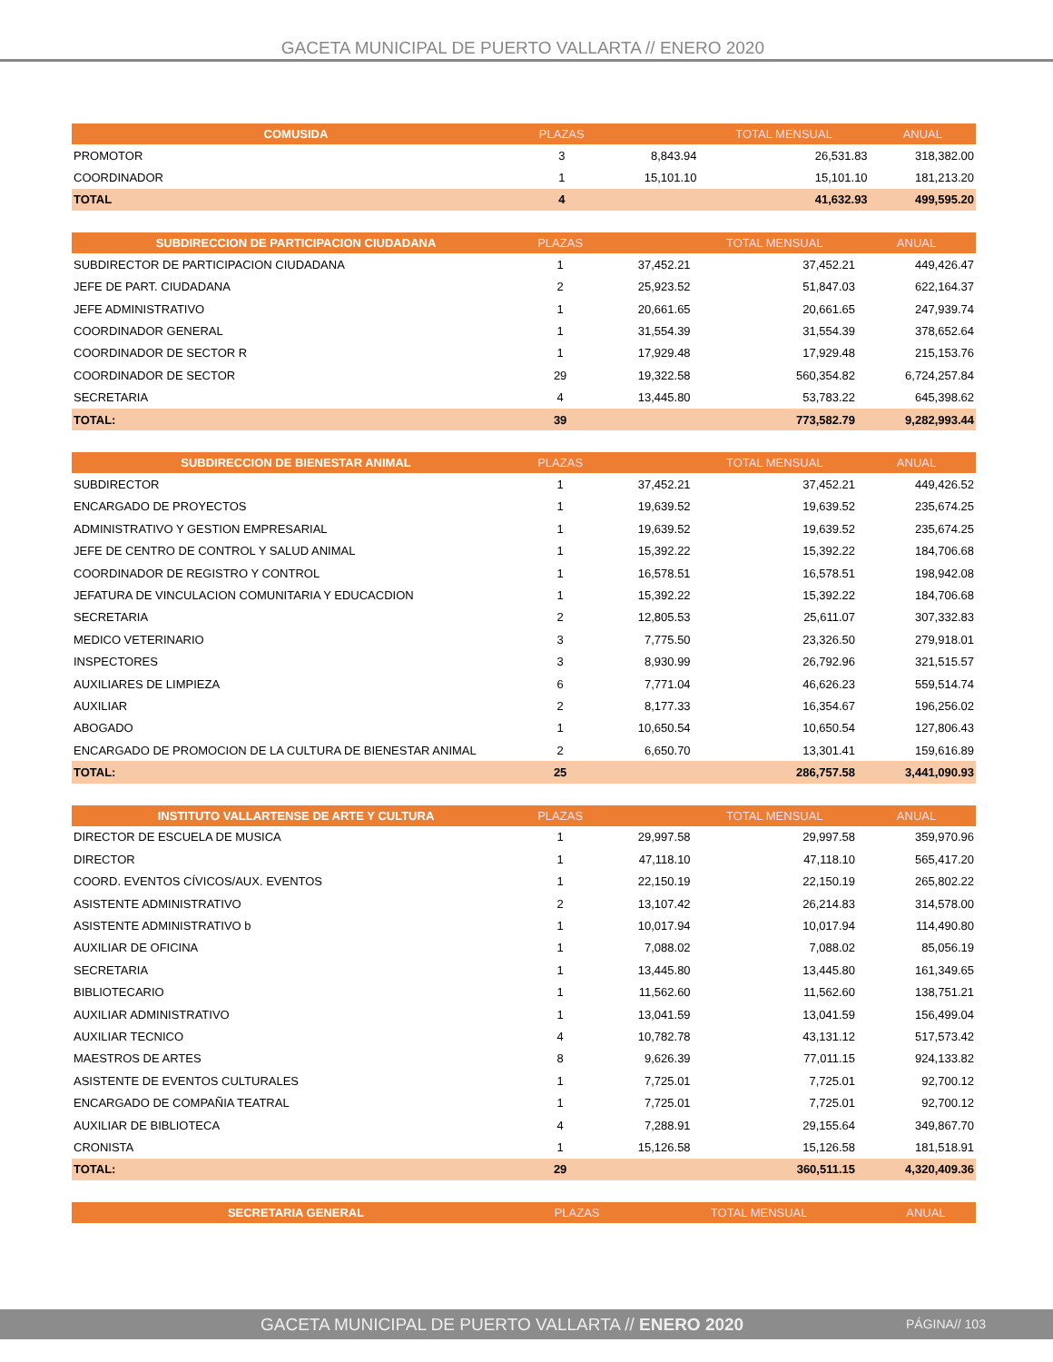GACETA MUNICIPAL DE PUERTO VALLARTA // ENERO 2020
| COMUSIDA | PLAZAS | | TOTAL MENSUAL | ANUAL |
| --- | --- | --- | --- | --- |
| PROMOTOR | 3 | 8,843.94 | 26,531.83 | 318,382.00 |
| COORDINADOR | 1 | 15,101.10 | 15,101.10 | 181,213.20 |
| TOTAL | 4 | | 41,632.93 | 499,595.20 |
| SUBDIRECCION DE PARTICIPACION CIUDADANA | PLAZAS | | TOTAL MENSUAL | ANUAL |
| --- | --- | --- | --- | --- |
| SUBDIRECTOR DE PARTICIPACION CIUDADANA | 1 | 37,452.21 | 37,452.21 | 449,426.47 |
| JEFE DE PART. CIUDADANA | 2 | 25,923.52 | 51,847.03 | 622,164.37 |
| JEFE ADMINISTRATIVO | 1 | 20,661.65 | 20,661.65 | 247,939.74 |
| COORDINADOR GENERAL | 1 | 31,554.39 | 31,554.39 | 378,652.64 |
| COORDINADOR DE SECTOR R | 1 | 17,929.48 | 17,929.48 | 215,153.76 |
| COORDINADOR DE SECTOR | 29 | 19,322.58 | 560,354.82 | 6,724,257.84 |
| SECRETARIA | 4 | 13,445.80 | 53,783.22 | 645,398.62 |
| TOTAL: | 39 | | 773,582.79 | 9,282,993.44 |
| SUBDIRECCION DE BIENESTAR ANIMAL | PLAZAS | | TOTAL MENSUAL | ANUAL |
| --- | --- | --- | --- | --- |
| SUBDIRECTOR | 1 | 37,452.21 | 37,452.21 | 449,426.52 |
| ENCARGADO DE PROYECTOS | 1 | 19,639.52 | 19,639.52 | 235,674.25 |
| ADMINISTRATIVO Y GESTION EMPRESARIAL | 1 | 19,639.52 | 19,639.52 | 235,674.25 |
| JEFE DE CENTRO DE CONTROL Y SALUD ANIMAL | 1 | 15,392.22 | 15,392.22 | 184,706.68 |
| COORDINADOR DE REGISTRO Y CONTROL | 1 | 16,578.51 | 16,578.51 | 198,942.08 |
| JEFATURA DE VINCULACION COMUNITARIA Y EDUCACDION | 1 | 15,392.22 | 15,392.22 | 184,706.68 |
| SECRETARIA | 2 | 12,805.53 | 25,611.07 | 307,332.83 |
| MEDICO VETERINARIO | 3 | 7,775.50 | 23,326.50 | 279,918.01 |
| INSPECTORES | 3 | 8,930.99 | 26,792.96 | 321,515.57 |
| AUXILIARES DE LIMPIEZA | 6 | 7,771.04 | 46,626.23 | 559,514.74 |
| AUXILIAR | 2 | 8,177.33 | 16,354.67 | 196,256.02 |
| ABOGADO | 1 | 10,650.54 | 10,650.54 | 127,806.43 |
| ENCARGADO DE PROMOCION DE LA CULTURA DE BIENESTAR ANIMAL | 2 | 6,650.70 | 13,301.41 | 159,616.89 |
| TOTAL: | 25 | | 286,757.58 | 3,441,090.93 |
| INSTITUTO VALLARTENSE DE ARTE Y CULTURA | PLAZAS | | TOTAL MENSUAL | ANUAL |
| --- | --- | --- | --- | --- |
| DIRECTOR DE ESCUELA DE MUSICA | 1 | 29,997.58 | 29,997.58 | 359,970.96 |
| DIRECTOR | 1 | 47,118.10 | 47,118.10 | 565,417.20 |
| COORD. EVENTOS CÍVICOS/AUX. EVENTOS | 1 | 22,150.19 | 22,150.19 | 265,802.22 |
| ASISTENTE ADMINISTRATIVO | 2 | 13,107.42 | 26,214.83 | 314,578.00 |
| ASISTENTE ADMINISTRATIVO b | 1 | 10,017.94 | 10,017.94 | 114,490.80 |
| AUXILIAR DE OFICINA | 1 | 7,088.02 | 7,088.02 | 85,056.19 |
| SECRETARIA | 1 | 13,445.80 | 13,445.80 | 161,349.65 |
| BIBLIOTECARIO | 1 | 11,562.60 | 11,562.60 | 138,751.21 |
| AUXILIAR ADMINISTRATIVO | 1 | 13,041.59 | 13,041.59 | 156,499.04 |
| AUXILIAR TECNICO | 4 | 10,782.78 | 43,131.12 | 517,573.42 |
| MAESTROS DE ARTES | 8 | 9,626.39 | 77,011.15 | 924,133.82 |
| ASISTENTE DE EVENTOS CULTURALES | 1 | 7,725.01 | 7,725.01 | 92,700.12 |
| ENCARGADO DE COMPAÑIA TEATRAL | 1 | 7,725.01 | 7,725.01 | 92,700.12 |
| AUXILIAR DE BIBLIOTECA | 4 | 7,288.91 | 29,155.64 | 349,867.70 |
| CRONISTA | 1 | 15,126.58 | 15,126.58 | 181,518.91 |
| TOTAL: | 29 | | 360,511.15 | 4,320,409.36 |
| SECRETARIA GENERAL | PLAZAS | | TOTAL MENSUAL | ANUAL |
| --- | --- | --- | --- | --- |
GACETA MUNICIPAL DE PUERTO VALLARTA // ENERO 2020 PÁGINA// 103